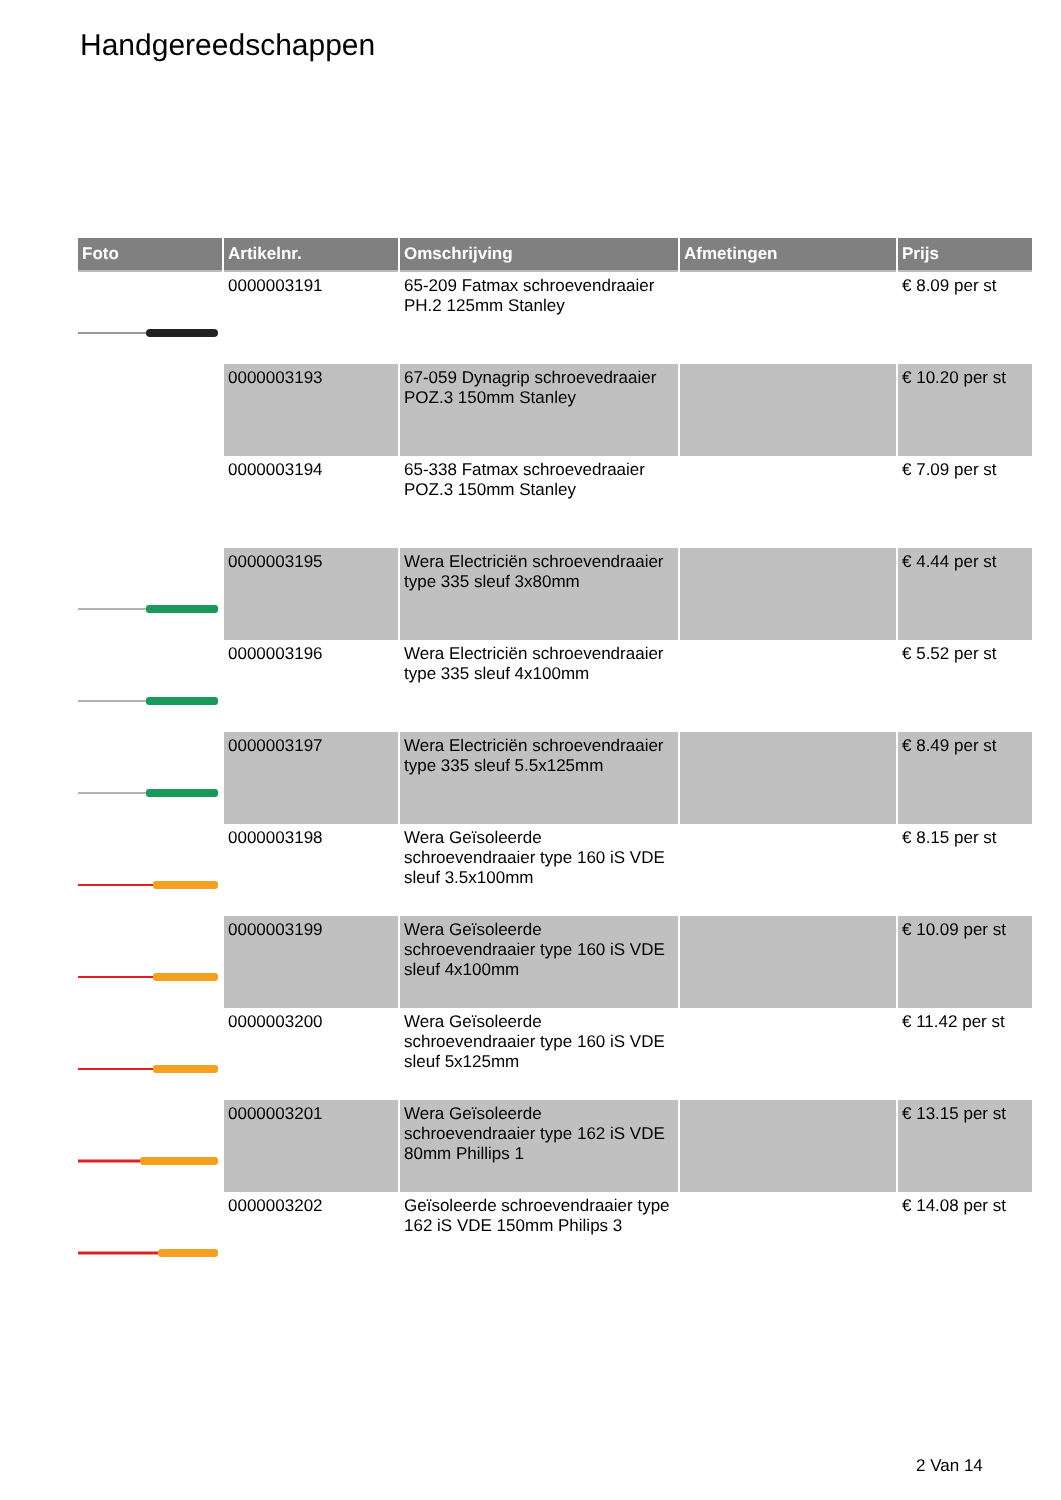Handgereedschappen
| Foto | Artikelnr. | Omschrijving | Afmetingen | Prijs |
| --- | --- | --- | --- | --- |
| | 0000003191 | 65-209 Fatmax schroevendraaier PH.2 125mm Stanley | | € 8.09 per st |
| | 0000003193 | 67-059 Dynagrip schroevedraaier POZ.3 150mm Stanley | | € 10.20 per st |
| | 0000003194 | 65-338 Fatmax schroevedraaier POZ.3 150mm Stanley | | € 7.09 per st |
| | 0000003195 | Wera Electriciën schroevendraaier type 335 sleuf 3x80mm | | € 4.44 per st |
| | 0000003196 | Wera Electriciën schroevendraaier type 335 sleuf 4x100mm | | € 5.52 per st |
| | 0000003197 | Wera Electriciën schroevendraaier type 335 sleuf 5.5x125mm | | € 8.49 per st |
| | 0000003198 | Wera Geïsoleerde schroevendraaier type 160 iS VDE sleuf 3.5x100mm | | € 8.15 per st |
| | 0000003199 | Wera Geïsoleerde schroevendraaier type 160 iS VDE sleuf 4x100mm | | € 10.09 per st |
| | 0000003200 | Wera Geïsoleerde schroevendraaier type 160 iS VDE sleuf 5x125mm | | € 11.42 per st |
| | 0000003201 | Wera Geïsoleerde schroevendraaier type 162 iS VDE 80mm Phillips 1 | | € 13.15 per st |
| | 0000003202 | Geïsoleerde schroevendraaier type 162 iS VDE 150mm Philips 3 | | € 14.08 per st |
2 Van 14